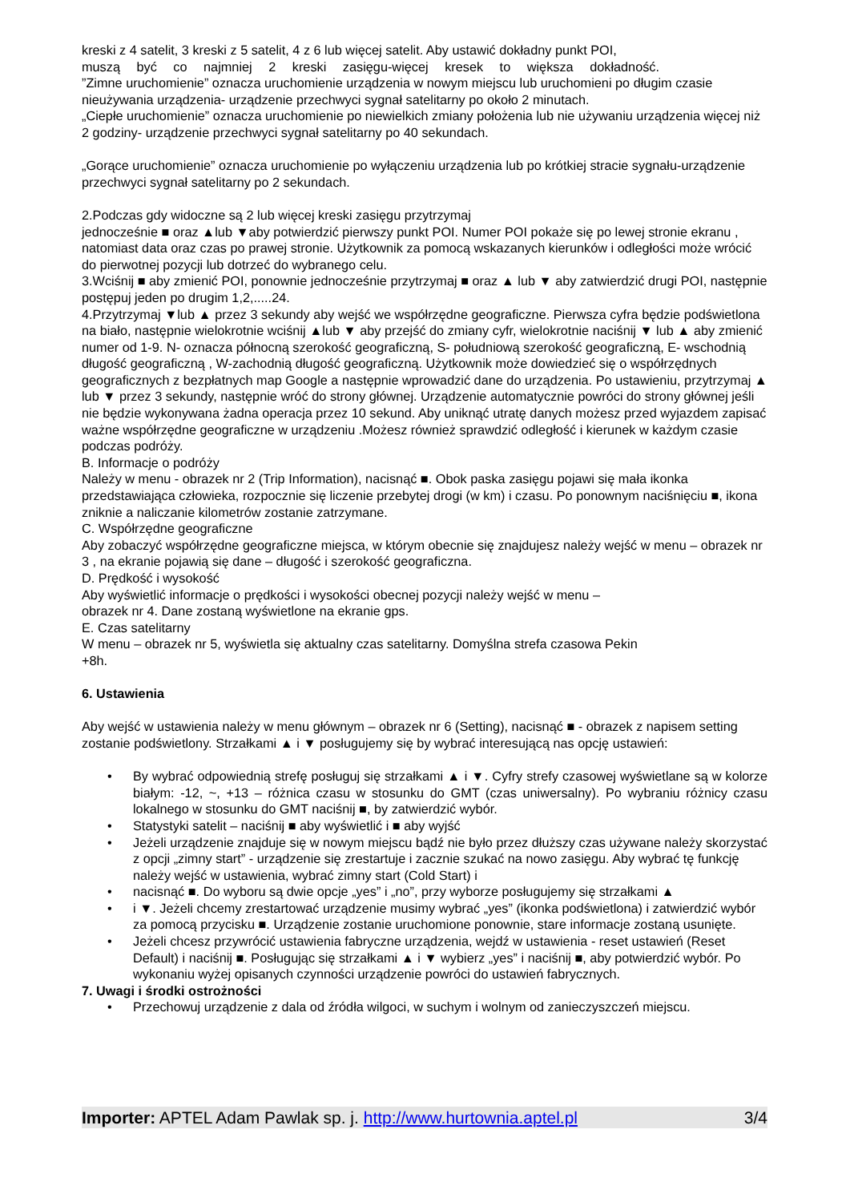kreski z 4 satelit, 3 kreski z 5 satelit, 4 z 6 lub więcej satelit. Aby ustawić dokładny punkt POI,
muszą być co najmniej 2 kreski zasięgu-więcej kresek to większa dokładność.
”Zimne uruchomienie” oznacza uruchomienie urządzenia w nowym miejscu lub uruchomieni po długim czasie nieużywania urządzenia- urządzenie przechwyci sygnał satelitarny po około 2 minutach.
„Ciepłe uruchomienie” oznacza uruchomienie po niewielkich zmiany położenia lub nie używaniu urządzenia więcej niż 2 godziny- urządzenie przechwyci sygnał satelitarny po 40 sekundach.
„Gorące uruchomienie” oznacza uruchomienie po wyłączeniu urządzenia lub po krótkiej stracie sygnału-urządzenie przechwyci sygnał satelitarny po 2 sekundach.
2.Podczas gdy widoczne są 2 lub więcej kreski zasięgu przytrzymaj
jednocześnie ■ oraz ▲lub ▼aby potwierdzić pierwszy punkt POI. Numer POI pokaże się po lewej stronie ekranu , natomiast data oraz czas po prawej stronie. Użytkownik za pomocą wskazanych kierunków i odległości może wrócić do pierwotnej pozycji lub dotrzeć do wybranego celu.
3.Wciśnij ■ aby zmienić POI, ponownie jednocześnie przytrzymaj ■ oraz ▲ lub ▼ aby zatwierdzić drugi POI, następnie postępuj jeden po drugim 1,2,.....24.
4.Przytrzymaj ▼lub ▲ przez 3 sekundy aby wejść we współrzędne geograficzne. Pierwsza cyfra będzie podświetlona na biało, następnie wielokrotnie wciśnij ▲lub ▼ aby przejść do zmiany cyfr, wielokrotnie naciśnij ▼ lub ▲ aby zmienić numer od 1-9. N- oznacza północną szerokość geograficzną, S- południową szerokość geograficzną, E- wschodnią długość geograficzną , W-zachodnią długość geograficzną. Użytkownik może dowiedzieć się o współrzędnych geograficznych z bezpłatnych map Google a następnie wprowadzić dane do urządzenia. Po ustawieniu, przytrzymaj ▲ lub ▼ przez 3 sekundy, następnie wróć do strony głównej. Urządzenie automatycznie powróci do strony głównej jeśli nie będzie wykonywana żadna operacja przez 10 sekund. Aby uniknąć utratę danych możesz przed wyjazdem zapisać ważne współrzędne geograficzne w urządzeniu .Możesz również sprawdzić odległość i kierunek w każdym czasie podczas podróży.
B. Informacje o podróży
Należy w menu - obrazek nr 2 (Trip Information), nacisnąć ■. Obok paska zasięgu pojawi się mała ikonka przedstawiająca człowieka, rozpocznie się liczenie przebytej drogi (w km) i czasu. Po ponownym naciśnięciu ■, ikona zniknie a naliczanie kilometrów zostanie zatrzymane.
C. Współrzędne geograficzne
Aby zobaczyć współrzędne geograficzne miejsca, w którym obecnie się znajdujesz należy wejść w menu – obrazek nr 3 , na ekranie pojawią się dane – długość i szerokość geograficzna.
D. Prędkość i wysokość
Aby wyświetlić informacje o prędkości i wysokości obecnej pozycji należy wejść w menu –
obrazek nr 4. Dane zostaną wyświetlone na ekranie gps.
E. Czas satelitarny
W menu – obrazek nr 5, wyświetla się aktualny czas satelitarny. Domyślna strefa czasowa Pekin
+8h.
6. Ustawienia
Aby wejść w ustawienia należy w menu głównym – obrazek nr 6 (Setting), nacisnąć ■ - obrazek z napisem setting zostanie podświetlony. Strzałkami ▲ i ▼ posługujemy się by wybrać interesującą nas opcję ustawień:
• By wybrać odpowiednią strefę posługuj się strzałkami ▲ i ▼. Cyfry strefy czasowej wyświetlane są w kolorze białym: -12, ~, +13 – różnica czasu w stosunku do GMT (czas uniwersalny). Po wybraniu różnicy czasu lokalnego w stosunku do GMT naciśnij ■, by zatwierdzić wybór.
• Statystyki satelit – naciśnij ■ aby wyświetlić i ■ aby wyjść
• Jeżeli urządzenie znajduje się w nowym miejscu bądź nie było przez dłuższy czas używane należy skorzystać z opcji „zimny start” - urządzenie się zrestartuje i zacznie szukać na nowo zasięgu. Aby wybrać tę funkcję należy wejść w ustawienia, wybrać zimny start (Cold Start) i
• nacisnąć ■. Do wyboru są dwie opcje „yes” i „no”, przy wyborze posługujemy się strzałkami ▲
• i ▼. Jeżeli chcemy zrestartować urządzenie musimy wybrać „yes” (ikonka podświetlona) i zatwierdzić wybór za pomocą przycisku ■. Urządzenie zostanie uruchomione ponownie, stare informacje zostaną usunięte.
• Jeżeli chcesz przywrócić ustawienia fabryczne urządzenia, wejdź w ustawienia - reset ustawień (Reset Default) i naciśnij ■. Posługując się strzałkami ▲ i ▼ wybierz „yes” i naciśnij ■, aby potwierdzić wybór. Po wykonaniu wyżej opisanych czynności urządzenie powróci do ustawień fabrycznych.
7. Uwagi i środki ostrożności
• Przechowuj urządzenie z dala od źródła wilgoci, w suchym i wolnym od zanieczyszczeń miejscu.
Importer: APTEL Adam Pawlak sp. j. http://www.hurtownia.aptel.pl 3/4